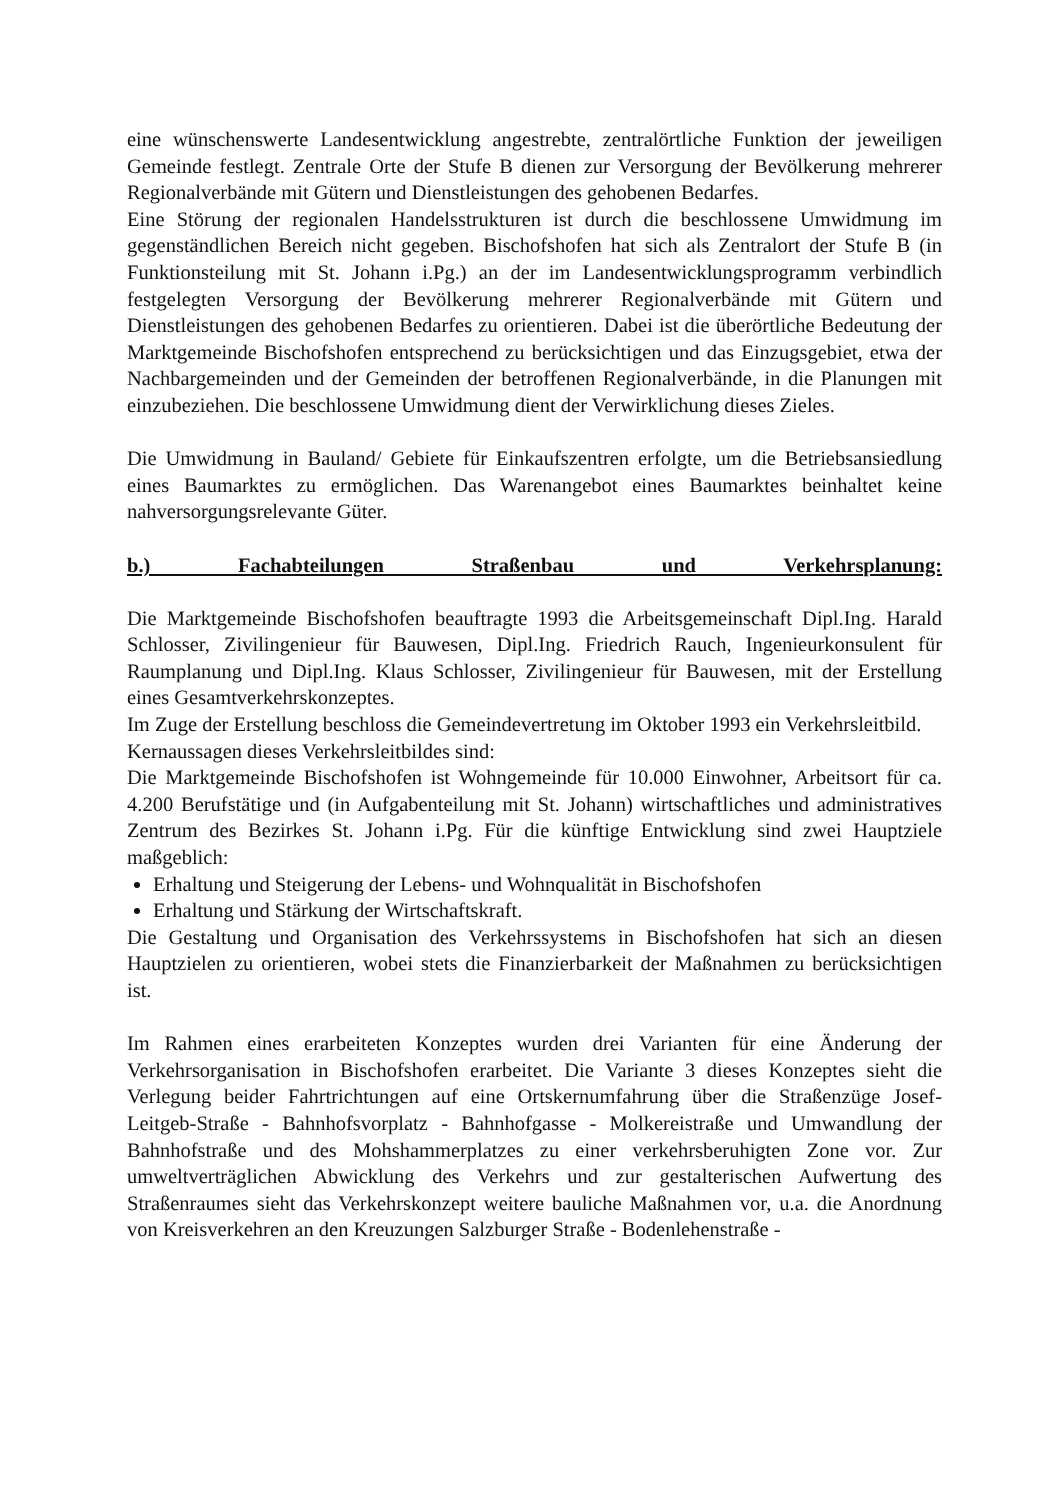eine wünschenswerte Landesentwicklung angestrebte, zentralörtliche Funktion der jeweiligen Gemeinde festlegt. Zentrale Orte der Stufe B dienen zur Versorgung der Bevölkerung mehrerer Regionalverbände mit Gütern und Dienstleistungen des gehobenen Bedarfes.
Eine Störung der regionalen Handelsstrukturen ist durch die beschlossene Umwidmung im gegenständlichen Bereich nicht gegeben. Bischofshofen hat sich als Zentralort der Stufe B (in Funktionsteilung mit St. Johann i.Pg.) an der im Landesentwicklungsprogramm verbindlich festgelegten Versorgung der Bevölkerung mehrerer Regionalverbände mit Gütern und Dienstleistungen des gehobenen Bedarfes zu orientieren. Dabei ist die überörtliche Bedeutung der Marktgemeinde Bischofshofen entsprechend zu berücksichtigen und das Einzugsgebiet, etwa der Nachbargemeinden und der Gemeinden der betroffenen Regionalverbände, in die Planungen mit einzubeziehen. Die beschlossene Umwidmung dient der Verwirklichung dieses Zieles.
Die Umwidmung in Bauland/ Gebiete für Einkaufszentren erfolgte, um die Betriebsansiedlung eines Baumarktes zu ermöglichen. Das Warenangebot eines Baumarktes beinhaltet keine nahversorgungsrelevante Güter.
b.) Fachabteilungen Straßenbau und Verkehrsplanung:
Die Marktgemeinde Bischofshofen beauftragte 1993 die Arbeitsgemeinschaft Dipl.Ing. Harald Schlosser, Zivilingenieur für Bauwesen, Dipl.Ing. Friedrich Rauch, Ingenieurkonsulent für Raumplanung und Dipl.Ing. Klaus Schlosser, Zivilingenieur für Bauwesen, mit der Erstellung eines Gesamtverkehrskonzeptes.
Im Zuge der Erstellung beschloss die Gemeindevertretung im Oktober 1993 ein Verkehrsleitbild.
Kernaussagen dieses Verkehrsleitbildes sind:
Die Marktgemeinde Bischofshofen ist Wohngemeinde für 10.000 Einwohner, Arbeitsort für ca. 4.200 Berufstätige und (in Aufgabenteilung mit St. Johann) wirtschaftliches und administratives Zentrum des Bezirkes St. Johann i.Pg. Für die künftige Entwicklung sind zwei Hauptziele maßgeblich:
Erhaltung und Steigerung der Lebens- und Wohnqualität in Bischofshofen
Erhaltung und Stärkung der Wirtschaftskraft.
Die Gestaltung und Organisation des Verkehrssystems in Bischofshofen hat sich an diesen Hauptzielen zu orientieren, wobei stets die Finanzierbarkeit der Maßnahmen zu berücksichtigen ist.
Im Rahmen eines erarbeiteten Konzeptes wurden drei Varianten für eine Änderung der Verkehrsorganisation in Bischofshofen erarbeitet. Die Variante 3 dieses Konzeptes sieht die Verlegung beider Fahrtrichtungen auf eine Ortskernumfahrung über die Straßenzüge Josef-Leitgeb-Straße - Bahnhofsvorplatz - Bahnhofgasse - Molkereistraße und Umwandlung der Bahnhofstraße und des Mohshammerplatzes zu einer verkehrsberuhigten Zone vor. Zur umweltverträglichen Abwicklung des Verkehrs und zur gestalterischen Aufwertung des Straßenraumes sieht das Verkehrskonzept weitere bauliche Maßnahmen vor, u.a. die Anordnung von Kreisverkehren an den Kreuzungen Salzburger Straße - Bodenlehenstraße -